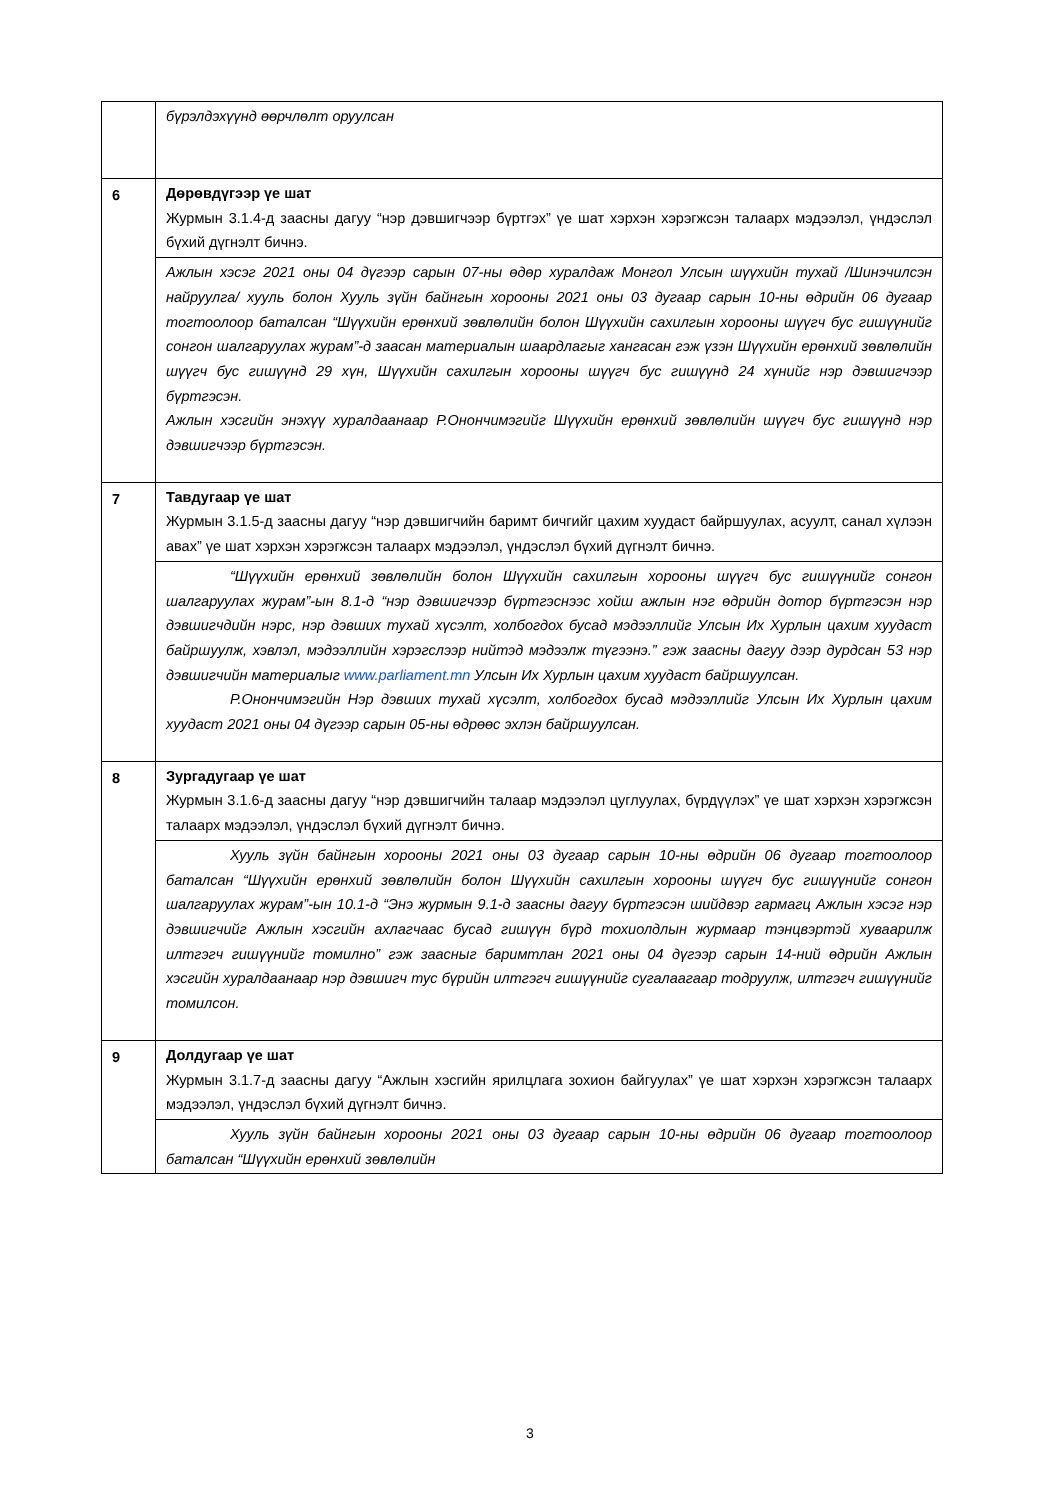| | бүрэлдэхүүнд өөрчлөлт оруулсан |
| 6 | Дөрөвдүгээр үе шат Журмын 3.1.4-д заасны дагуу “нэр дэвшигчээр бүртгэх” үе шат хэрхэн хэрэгжсэн талаарх мэдээлэл, үндэслэл бүхий дүгнэлт бичнэ. |
| | Ажлын хэсэг 2021 оны 04 дүгээр сарын 07-ны өдөр хуралдаж Монгол Улсын шүүхийн тухай /Шинэчилсэн найруулга/ хууль болон Хууль зүйн байнгын хорооны 2021 оны 03 дугаар сарын 10-ны өдрийн 06 дугаар тогтоолоор баталсан “Шүүхийн ерөнхий зөвлөлийн болон Шүүхийн сахилгын хорооны шүүгч бус гишүүнийг сонгон шалгаруулах журам”-д заасан материалын шаардлагыг хангасан гэж үзэн Шүүхийн ерөнхий зөвлөлийн шүүгч бус гишүүнд 29 хүн, Шүүхийн сахилгын хорооны шүүгч бус гишүүнд 24 хүнийг нэр дэвшигчээр бүртгэсэн. Ажлын хэсгийн энэхүү хуралдаанаар Р.Онончимэгийг Шүүхийн ерөнхий зөвлөлийн шүүгч бус гишүүнд нэр дэвшигчээр бүртгэсэн. |
| 7 | Тавдугаар үе шат Журмын 3.1.5-д заасны дагуу “нэр дэвшигчийн баримт бичгийг цахим хуудаст байршуулах, асуулт, санал хүлээн авах” үе шат хэрхэн хэрэгжсэн талаарх мэдээлэл, үндэслэл бүхий дүгнэлт бичнэ. |
| | “Шүүхийн ерөнхий зөвлөлийн болон Шүүхийн сахилгын хорооны шүүгч бус гишүүнийг сонгон шалгаруулах журам”-ын 8.1-д “нэр дэвшигчээр бүртгэснээс хойш ажлын нэг өдрийн дотор бүртгэсэн нэр дэвшигчдийн нэрс, нэр дэвших тухай хүсэлт, холбогдох бусад мэдээллийг Улсын Их Хурлын цахим хуудаст байршуулж, хэвлэл, мэдээллийн хэрэгслээр нийтэд мэдээлж түгээнэ.” гэж заасны дагуу дээр дурдсан 53 нэр дэвшигчийн материалыг www.parliament.mn Улсын Их Хурлын цахим хуудаст байршуулсан. Р.Онончимэгийн Нэр дэвших тухай хүсэлт, холбогдох бусад мэдээллийг Улсын Их Хурлын цахим хуудаст 2021 оны 04 дүгээр сарын 05-ны өдрөөс эхлэн байршуулсан. |
| 8 | Зургадугаар үе шат Журмын 3.1.6-д заасны дагуу “нэр дэвшигчийн талаар мэдээлэл цуглуулах, бүрдүүлэх” үе шат хэрхэн хэрэгжсэн талаарх мэдээлэл, үндэслэл бүхий дүгнэлт бичнэ. |
| | Хууль зүйн байнгын хорооны 2021 оны 03 дугаар сарын 10-ны өдрийн 06 дугаар тогтоолоор баталсан “Шүүхийн ерөнхий зөвлөлийн болон Шүүхийн сахилгын хорооны шүүгч бус гишүүнийг сонгон шалгаруулах журам”-ын 10.1-д “Энэ журмын 9.1-д заасны дагуу бүртгэсэн шийдвэр гармагц Ажлын хэсэг нэр дэвшигчийг Ажлын хэсгийн ахлагчаас бусад гишүүн бүрд тохиолдлын журмаар тэнцвэртэй хуваарилж илтгэгч гишүүнийг томилно” гэж заасныг баримтлан 2021 оны 04 дүгээр сарын 14-ний өдрийн Ажлын хэсгийн хуралдаанаар нэр дэвшигч тус бүрийн илтгэгч гишүүнийг сугалаагаар тодруулж, илтгэгч гишүүнийг томилсон. |
| 9 | Долдугаар үе шат Журмын 3.1.7-д заасны дагуу “Ажлын хэсгийн ярилцлага зохион байгуулах” үе шат хэрхэн хэрэгжсэн талаарх мэдээлэл, үндэслэл бүхий дүгнэлт бичнэ. |
| | Хууль зүйн байнгын хорооны 2021 оны 03 дугаар сарын 10-ны өдрийн 06 дугаар тогтоолоор баталсан “Шүүхийн ерөнхий зөвлөлийн |
3